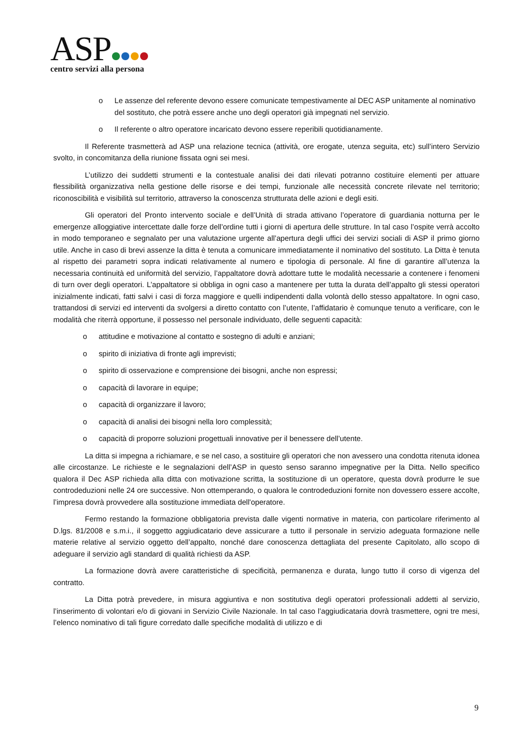ASP
centro servizi alla persona
o Le assenze del referente devono essere comunicate tempestivamente al DEC ASP unitamente al nominativo del sostituto, che potrà essere anche uno degli operatori già impegnati nel servizio.
o Il referente o altro operatore incaricato devono essere reperibili quotidianamente.
Il Referente trasmetterà ad ASP una relazione tecnica (attività, ore erogate, utenza seguita, etc) sull’intero Servizio svolto, in concomitanza della riunione fissata ogni sei mesi.
L’utilizzo dei suddetti strumenti e la contestuale analisi dei dati rilevati potranno costituire elementi per attuare flessibilità organizzativa nella gestione delle risorse e dei tempi, funzionale alle necessità concrete rilevate nel territorio; riconoscibilità e visibilità sul territorio, attraverso la conoscenza strutturata delle azioni e degli esiti.
Gli operatori del Pronto intervento sociale e dell’Unità di strada attivano l’operatore di guardiania notturna per le emergenze alloggiative intercettate dalle forze dell’ordine tutti i giorni di apertura delle strutture. In tal caso l’ospite verrà accolto in modo temporaneo e segnalato per una valutazione urgente all’apertura degli uffici dei servizi sociali di ASP il primo giorno utile. Anche in caso di brevi assenze la ditta è tenuta a comunicare immediatamente il nominativo del sostituto. La Ditta è tenuta al rispetto dei parametri sopra indicati relativamente al numero e tipologia di personale. Al fine di garantire all’utenza la necessaria continuità ed uniformità del servizio, l’appaltatore dovrà adottare tutte le modalità necessarie a contenere i fenomeni di turn over degli operatori. L’appaltatore si obbliga in ogni caso a mantenere per tutta la durata dell’appalto gli stessi operatori inizialmente indicati, fatti salvi i casi di forza maggiore e quelli indipendenti dalla volontà dello stesso appaltatore. In ogni caso, trattandosi di servizi ed interventi da svolgersi a diretto contatto con l’utente, l’affidatario è comunque tenuto a verificare, con le modalità che riterrà opportune, il possesso nel personale individuato, delle seguenti capacità:
o attitudine e motivazione al contatto e sostegno di adulti e anziani;
o spirito di iniziativa di fronte agli imprevisti;
o spirito di osservazione e comprensione dei bisogni, anche non espressi;
o capacità di lavorare in equipe;
o capacità di organizzare il lavoro;
o capacità di analisi dei bisogni nella loro complessità;
o capacità di proporre soluzioni progettuali innovative per il benessere dell’utente.
La ditta si impegna a richiamare, e se nel caso, a sostituire gli operatori che non avessero una condotta ritenuta idonea alle circostanze. Le richieste e le segnalazioni dell’ASP in questo senso saranno impegnative per la Ditta. Nello specifico qualora il Dec ASP richieda alla ditta con motivazione scritta, la sostituzione di un operatore, questa dovrà produrre le sue controdeduzioni nelle 24 ore successive. Non ottemperando, o qualora le controdeduzioni fornite non dovessero essere accolte, l’impresa dovrà provvedere alla sostituzione immediata dell'operatore.
Fermo restando la formazione obbligatoria prevista dalle vigenti normative in materia, con particolare riferimento al D.lgs. 81/2008 e s.m.i., il soggetto aggiudicatario deve assicurare a tutto il personale in servizio adeguata formazione nelle materie relative al servizio oggetto dell’appalto, nonché dare conoscenza dettagliata del presente Capitolato, allo scopo di adeguare il servizio agli standard di qualità richiesti da ASP.
La formazione dovrà avere caratteristiche di specificità, permanenza e durata, lungo tutto il corso di vigenza del contratto.
La Ditta potrà prevedere, in misura aggiuntiva e non sostitutiva degli operatori professionali addetti al servizio, l’inserimento di volontari e/o di giovani in Servizio Civile Nazionale. In tal caso l’aggiudicataria dovrà trasmettere, ogni tre mesi, l’elenco nominativo di tali figure corredato dalle specifiche modalità di utilizzo e di
9